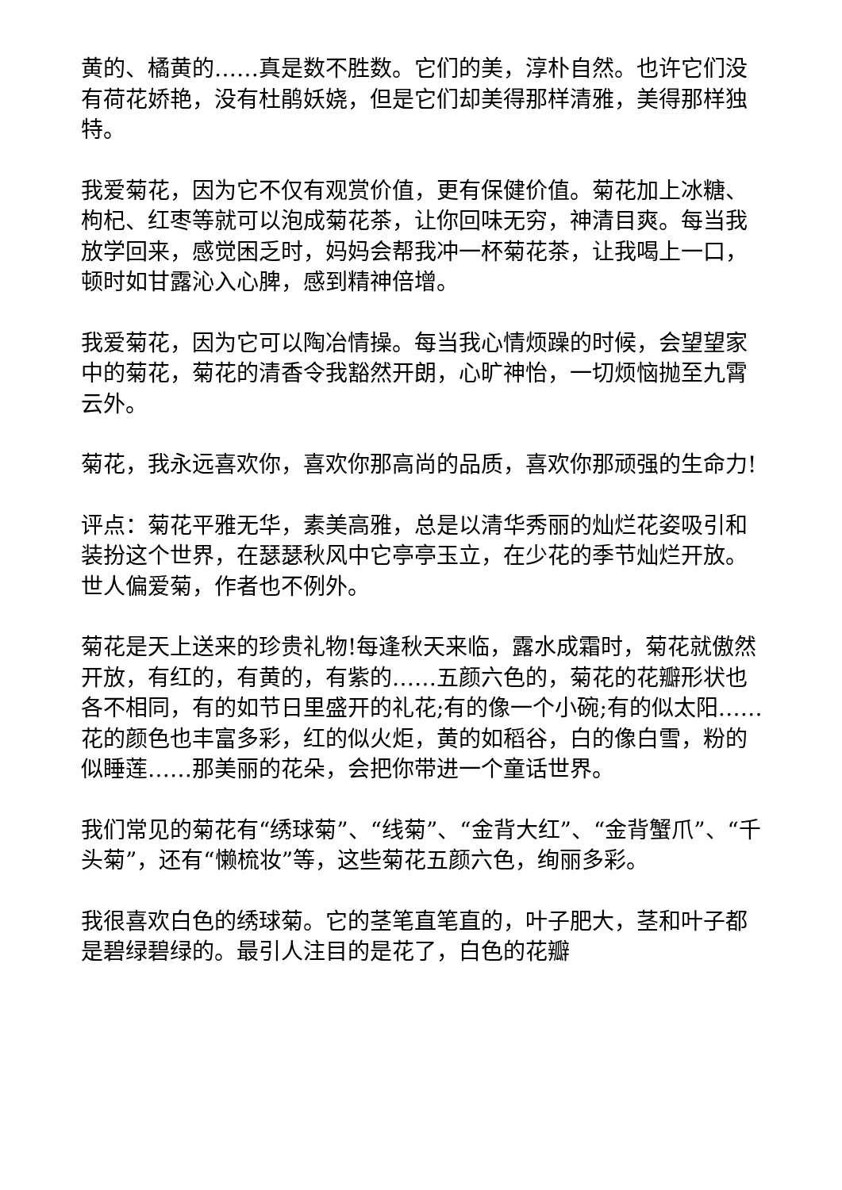黄的、橘黄的……真是数不胜数。它们的美，淳朴自然。也许它们没有荷花娇艳，没有杜鹃妖娆，但是它们却美得那样清雅，美得那样独特。
我爱菊花，因为它不仅有观赏价值，更有保健价值。菊花加上冰糖、枸杞、红枣等就可以泡成菊花茶，让你回味无穷，神清目爽。每当我放学回来，感觉困乏时，妈妈会帮我冲一杯菊花茶，让我喝上一口，顿时如甘露沁入心脾，感到精神倍增。
我爱菊花，因为它可以陶冶情操。每当我心情烦躁的时候，会望望家中的菊花，菊花的清香令我豁然开朗，心旷神怡，一切烦恼抛至九霄云外。
菊花，我永远喜欢你，喜欢你那高尚的品质，喜欢你那顽强的生命力!
评点：菊花平雅无华，素美高雅，总是以清华秀丽的灿烂花姿吸引和装扮这个世界，在瑟瑟秋风中它亭亭玉立，在少花的季节灿烂开放。世人偏爱菊，作者也不例外。
菊花是天上送来的珍贵礼物!每逢秋天来临，露水成霜时，菊花就傲然开放，有红的，有黄的，有紫的……五颜六色的，菊花的花瓣形状也各不相同，有的如节日里盛开的礼花;有的像一个小碗;有的似太阳……花的颜色也丰富多彩，红的似火炬，黄的如稻谷，白的像白雪，粉的似睡莲……那美丽的花朵，会把你带进一个童话世界。
我们常见的菊花有“绣球菊”、“线菊”、“金背大红”、“金背蟹爪”、“千头菊”，还有“懒梳妆”等，这些菊花五颜六色，绚丽多彩。
我很喜欢白色的绣球菊。它的茎笔直笔直的，叶子肥大，茎和叶子都是碧绿碧绿的。最引人注目的是花了，白色的花瓣